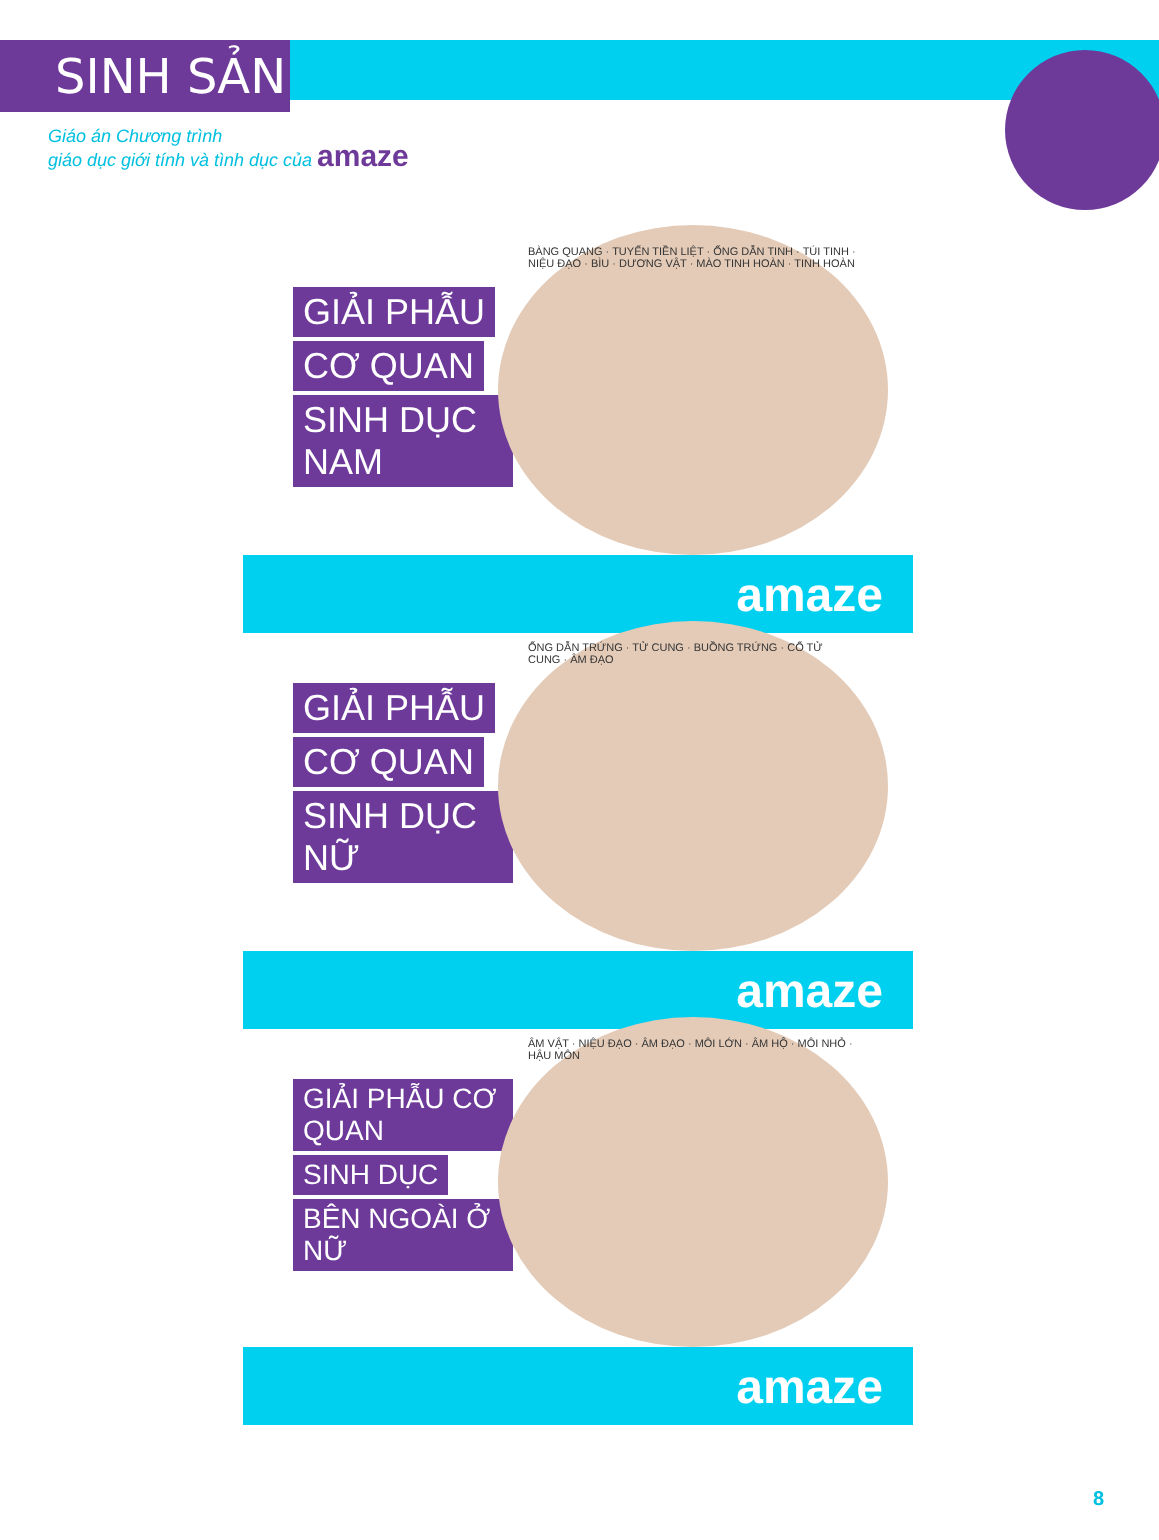SINH SẢN
Giáo án Chương trình
giáo dục giới tính và tình dục của amaze
GIẢI PHẪU CƠ QUAN SINH DỤC NAM
BÀNG QUANG · TUYẾN TIỀN LIỆT · ỐNG DẪN TINH · TÚI TINH · NIỆU ĐẠO · BÌU · DƯƠNG VẬT · MÀO TINH HOÀN · TINH HOÀN
amaze
GIẢI PHẪU CƠ QUAN SINH DỤC NỮ
ỐNG DẪN TRỨNG · TỬ CUNG · BUỒNG TRỨNG · CỔ TỬ CUNG · ÂM ĐẠO
amaze
GIẢI PHẪU CƠ QUAN SINH DỤC BÊN NGOÀI Ở NỮ
ÂM VẬT · NIỆU ĐẠO · ÂM ĐẠO · MÔI LỚN · ÂM HỘ · MÔI NHỎ · HẬU MÔN
amaze
8